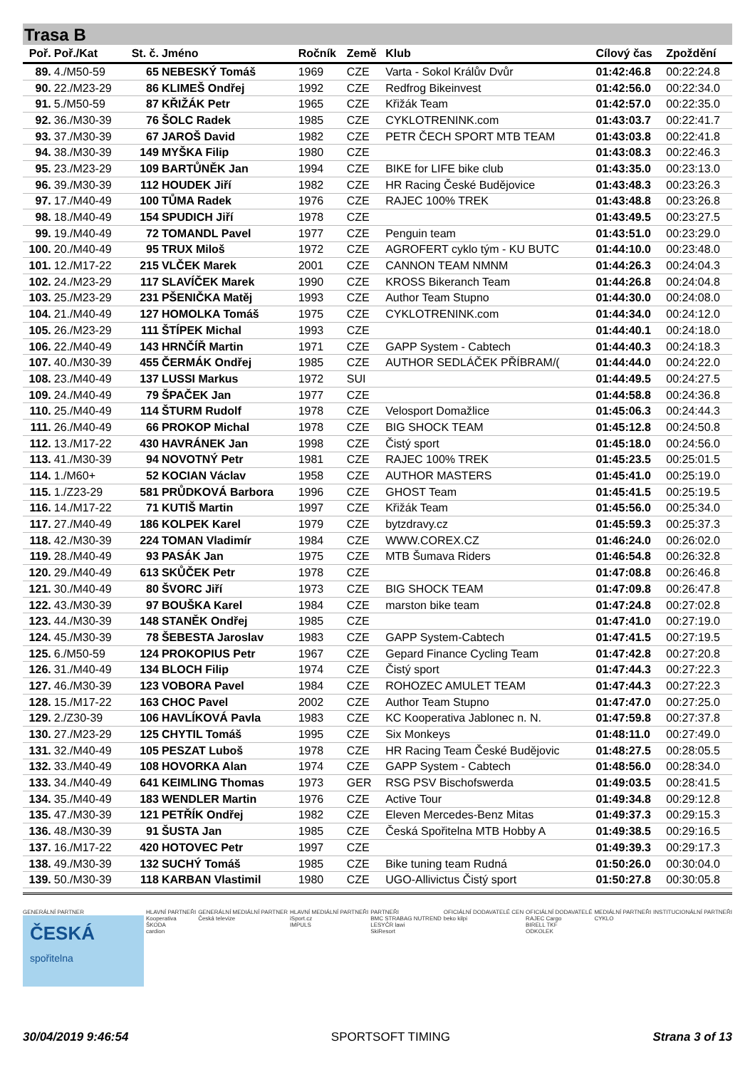Trasa B
| Poř. | Poř./Kat | St. č. | Jméno | Ročník | Země | Klub | Cílový čas | Zpoždění |
| --- | --- | --- | --- | --- | --- | --- | --- | --- |
| 89. | 4./M50-59 | 65 | NEBESKÝ Tomáš | 1969 | CZE | Varta - Sokol Králův Dvůr | 01:42:46.8 | 00:22:24.8 |
| 90. | 22./M23-29 | 86 | KLIMEŠ Ondřej | 1992 | CZE | Redfrog Bikeinvest | 01:42:56.0 | 00:22:34.0 |
| 91. | 5./M50-59 | 87 | KŘIŽÁK Petr | 1965 | CZE | Křižák Team | 01:42:57.0 | 00:22:35.0 |
| 92. | 36./M30-39 | 76 | ŠOLC Radek | 1985 | CZE | CYKLOTRENINK.com | 01:43:03.7 | 00:22:41.7 |
| 93. | 37./M30-39 | 67 | JAROŠ David | 1982 | CZE | PETR ČECH SPORT MTB TEAM | 01:43:03.8 | 00:22:41.8 |
| 94. | 38./M30-39 | 149 | MYŠKA Filip | 1980 | CZE | | 01:43:08.3 | 00:22:46.3 |
| 95. | 23./M23-29 | 109 | BARTŮNĚK Jan | 1994 | CZE | BIKE for LIFE bike club | 01:43:35.0 | 00:23:13.0 |
| 96. | 39./M30-39 | 112 | HOUDEK Jiří | 1982 | CZE | HR Racing České Budějovice | 01:43:48.3 | 00:23:26.3 |
| 97. | 17./M40-49 | 100 | TŮMA Radek | 1976 | CZE | RAJEC 100% TREK | 01:43:48.8 | 00:23:26.8 |
| 98. | 18./M40-49 | 154 | SPUDICH Jiří | 1978 | CZE | | 01:43:49.5 | 00:23:27.5 |
| 99. | 19./M40-49 | 72 | TOMANDL Pavel | 1977 | CZE | Penguin team | 01:43:51.0 | 00:23:29.0 |
| 100. | 20./M40-49 | 95 | TRUX Miloš | 1972 | CZE | AGROFERT cyklo tým - KU BUTC | 01:44:10.0 | 00:23:48.0 |
| 101. | 12./M17-22 | 215 | VLČEK Marek | 2001 | CZE | CANNON TEAM NMNM | 01:44:26.3 | 00:24:04.3 |
| 102. | 24./M23-29 | 117 | SLAVÍČEK Marek | 1990 | CZE | KROSS Bikeranch Team | 01:44:26.8 | 00:24:04.8 |
| 103. | 25./M23-29 | 231 | PŠENIČKA Matěj | 1993 | CZE | Author Team Stupno | 01:44:30.0 | 00:24:08.0 |
| 104. | 21./M40-49 | 127 | HOMOLKA Tomáš | 1975 | CZE | CYKLOTRENINK.com | 01:44:34.0 | 00:24:12.0 |
| 105. | 26./M23-29 | 111 | ŠTÍPEK Michal | 1993 | CZE | | 01:44:40.1 | 00:24:18.0 |
| 106. | 22./M40-49 | 143 | HRNČÍŘ Martin | 1971 | CZE | GAPP System - Cabtech | 01:44:40.3 | 00:24:18.3 |
| 107. | 40./M30-39 | 455 | ČERMÁK Ondřej | 1985 | CZE | AUTHOR SEDLÁČEK PŘÍBRAM/( | 01:44:44.0 | 00:24:22.0 |
| 108. | 23./M40-49 | 137 | LUSSI Markus | 1972 | SUI | | 01:44:49.5 | 00:24:27.5 |
| 109. | 24./M40-49 | 79 | ŠPAČEK Jan | 1977 | CZE | | 01:44:58.8 | 00:24:36.8 |
| 110. | 25./M40-49 | 114 | ŠTURM Rudolf | 1978 | CZE | Velosport Domažlice | 01:45:06.3 | 00:24:44.3 |
| 111. | 26./M40-49 | 66 | PROKOP Michal | 1978 | CZE | BIG SHOCK TEAM | 01:45:12.8 | 00:24:50.8 |
| 112. | 13./M17-22 | 430 | HAVRÁNEK Jan | 1998 | CZE | Čistý sport | 01:45:18.0 | 00:24:56.0 |
| 113. | 41./M30-39 | 94 | NOVOTNÝ Petr | 1981 | CZE | RAJEC 100% TREK | 01:45:23.5 | 00:25:01.5 |
| 114. | 1./M60+ | 52 | KOCIAN Václav | 1958 | CZE | AUTHOR MASTERS | 01:45:41.0 | 00:25:19.0 |
| 115. | 1./Z23-29 | 581 | PRŮDKOVÁ Barbora | 1996 | CZE | GHOST Team | 01:45:41.5 | 00:25:19.5 |
| 116. | 14./M17-22 | 71 | KUTIŠ Martin | 1997 | CZE | Křižák Team | 01:45:56.0 | 00:25:34.0 |
| 117. | 27./M40-49 | 186 | KOLPEK Karel | 1979 | CZE | bytzdravy.cz | 01:45:59.3 | 00:25:37.3 |
| 118. | 42./M30-39 | 224 | TOMAN Vladimír | 1984 | CZE | WWW.COREX.CZ | 01:46:24.0 | 00:26:02.0 |
| 119. | 28./M40-49 | 93 | PASÁK Jan | 1975 | CZE | MTB Šumava Riders | 01:46:54.8 | 00:26:32.8 |
| 120. | 29./M40-49 | 613 | SKŮČEK Petr | 1978 | CZE | | 01:47:08.8 | 00:26:46.8 |
| 121. | 30./M40-49 | 80 | ŠVORC Jiří | 1973 | CZE | BIG SHOCK TEAM | 01:47:09.8 | 00:26:47.8 |
| 122. | 43./M30-39 | 97 | BOUŠKA Karel | 1984 | CZE | marston bike team | 01:47:24.8 | 00:27:02.8 |
| 123. | 44./M30-39 | 148 | STANĚK Ondřej | 1985 | CZE | | 01:47:41.0 | 00:27:19.0 |
| 124. | 45./M30-39 | 78 | ŠEBESTA Jaroslav | 1983 | CZE | GAPP System-Cabtech | 01:47:41.5 | 00:27:19.5 |
| 125. | 6./M50-59 | 124 | PROKOPIUS Petr | 1967 | CZE | Gepard Finance Cycling Team | 01:47:42.8 | 00:27:20.8 |
| 126. | 31./M40-49 | 134 | BLOCH Filip | 1974 | CZE | Čistý sport | 01:47:44.3 | 00:27:22.3 |
| 127. | 46./M30-39 | 123 | VOBORA Pavel | 1984 | CZE | ROHOZEC AMULET TEAM | 01:47:44.3 | 00:27:22.3 |
| 128. | 15./M17-22 | 163 | CHOC Pavel | 2002 | CZE | Author Team Stupno | 01:47:47.0 | 00:27:25.0 |
| 129. | 2./Z30-39 | 106 | HAVLÍKOVÁ Pavla | 1983 | CZE | KC Kooperativa Jablonec n. N. | 01:47:59.8 | 00:27:37.8 |
| 130. | 27./M23-29 | 125 | CHYTIL Tomáš | 1995 | CZE | Six Monkeys | 01:48:11.0 | 00:27:49.0 |
| 131. | 32./M40-49 | 105 | PESZAT Luboš | 1978 | CZE | HR Racing Team České Budějovic | 01:48:27.5 | 00:28:05.5 |
| 132. | 33./M40-49 | 108 | HOVORKA Alan | 1974 | CZE | GAPP System - Cabtech | 01:48:56.0 | 00:28:34.0 |
| 133. | 34./M40-49 | 641 | KEIMLING Thomas | 1973 | GER | RSG PSV Bischofswerda | 01:49:03.5 | 00:28:41.5 |
| 134. | 35./M40-49 | 183 | WENDLER Martin | 1976 | CZE | Active Tour | 01:49:34.8 | 00:29:12.8 |
| 135. | 47./M30-39 | 121 | PETŘÍK Ondřej | 1982 | CZE | Eleven Mercedes-Benz Mitas | 01:49:37.3 | 00:29:15.3 |
| 136. | 48./M30-39 | 91 | ŠUSTA Jan | 1985 | CZE | Česká Spořitelna MTB Hobby A | 01:49:38.5 | 00:29:16.5 |
| 137. | 16./M17-22 | 420 | HOTOVEC Petr | 1997 | CZE | | 01:49:39.3 | 00:29:17.3 |
| 138. | 49./M30-39 | 132 | SUCHÝ Tomáš | 1985 | CZE | Bike tuning team Rudná | 01:50:26.0 | 00:30:04.0 |
| 139. | 50./M30-39 | 118 | KARBAN Vlastimil | 1980 | CZE | UGO-Allivictus Čistý sport | 01:50:27.8 | 00:30:05.8 |
GENERÁLNÍ PARTNER
ČESKÁ
spořitelna
HLAVNÍ PARTNEŘI
Kooperativa
ŠKODA
cardion
GENERÁLNÍ MEDIÁLNÍ PARTNER
Česká televize
HLAVNÍ MEDIÁLNÍ PARTNEŘI
iSport.cz
IMPULS
PARTNEŘI
BMC STRABAG NUTREND
LESYČR lawi
SkiResort
OFICIÁLNÍ DODAVATELÉ CEN
beko kilpi
OFICIÁLNÍ DODAVATELÉ
RAJEC Cargo
BIRELL TKF
ODKOLEK
MEDIÁLNÍ PARTNEŘI
CYKLO
INSTITUCIONÁLNÍ PARTNEŘI
30/04/2019 9:46:54 SPORTSOFT TIMING Strana 3 of 13